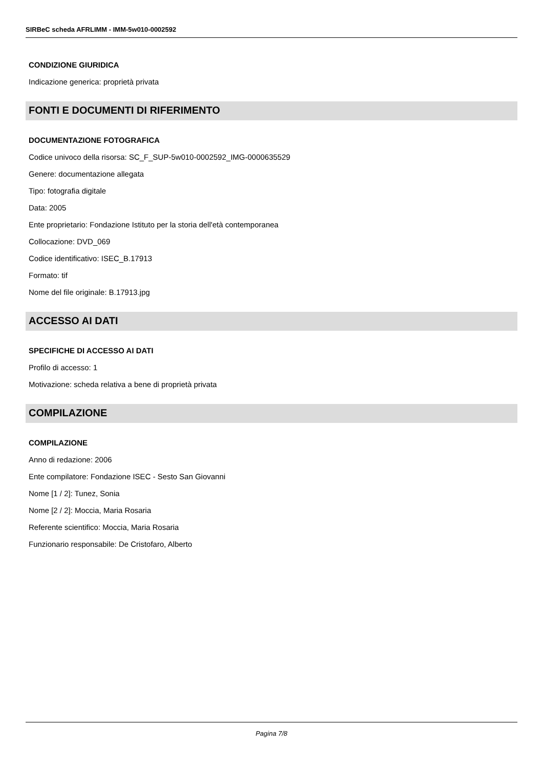SIRBeC scheda AFRLIMM - IMM-5w010-0002592
CONDIZIONE GIURIDICA
Indicazione generica: proprietà privata
FONTI E DOCUMENTI DI RIFERIMENTO
DOCUMENTAZIONE FOTOGRAFICA
Codice univoco della risorsa: SC_F_SUP-5w010-0002592_IMG-0000635529
Genere: documentazione allegata
Tipo: fotografia digitale
Data: 2005
Ente proprietario: Fondazione Istituto per la storia dell'età contemporanea
Collocazione: DVD_069
Codice identificativo: ISEC_B.17913
Formato: tif
Nome del file originale: B.17913.jpg
ACCESSO AI DATI
SPECIFICHE DI ACCESSO AI DATI
Profilo di accesso: 1
Motivazione: scheda relativa a bene di proprietà privata
COMPILAZIONE
COMPILAZIONE
Anno di redazione: 2006
Ente compilatore: Fondazione ISEC - Sesto San Giovanni
Nome [1 / 2]: Tunez, Sonia
Nome [2 / 2]: Moccia, Maria Rosaria
Referente scientifico: Moccia, Maria Rosaria
Funzionario responsabile: De Cristofaro, Alberto
Pagina 7/8